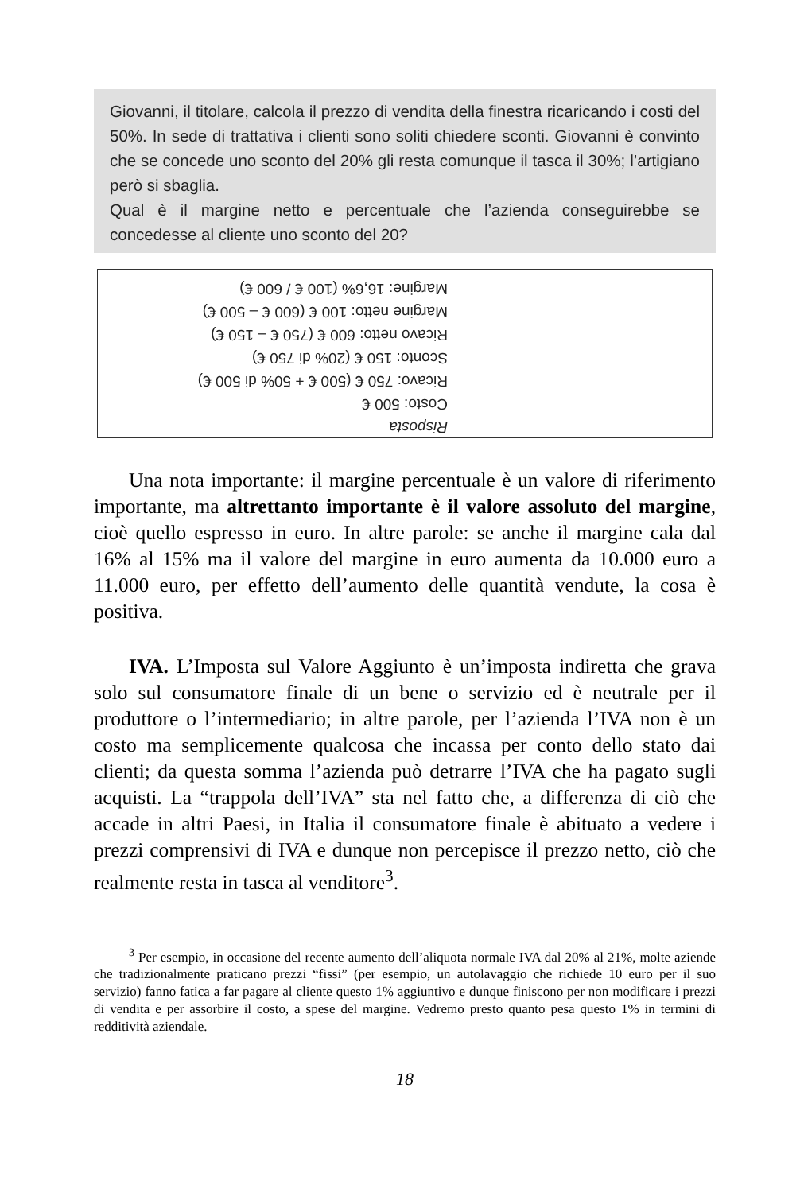Giovanni, il titolare, calcola il prezzo di vendita della finestra ricaricando i costi del 50%. In sede di trattativa i clienti sono soliti chiedere sconti. Giovanni è convinto che se concede uno sconto del 20% gli resta comunque il tasca il 30%; l’artigiano però si sbaglia.
Qual è il margine netto e percentuale che l’azienda conseguirebbe se concedesse al cliente uno sconto del 20?
Risposta
Costo: 500 €
Ricavo: 750 € (500 € + 50% di 500 €)
Sconto: 150 € (20% di 750 €)
Ricavo netto: 600 € (750 € – 150 €)
Margine netto: 100 € (600 € – 500 €)
Margine: 16,6% (100 € / 600 €)
Una nota importante: il margine percentuale è un valore di riferimento importante, ma altrettanto importante è il valore assoluto del margine, cioè quello espresso in euro. In altre parole: se anche il margine cala dal 16% al 15% ma il valore del margine in euro aumenta da 10.000 euro a 11.000 euro, per effetto dell’aumento delle quantità vendute, la cosa è positiva.
IVA. L’Imposta sul Valore Aggiunto è un’imposta indiretta che grava solo sul consumatore finale di un bene o servizio ed è neutrale per il produttore o l’intermediario; in altre parole, per l’azienda l’IVA non è un costo ma semplicemente qualcosa che incassa per conto dello stato dai clienti; da questa somma l’azienda può detrarre l’IVA che ha pagato sugli acquisti. La “trappola dell’IVA” sta nel fatto che, a differenza di ciò che accade in altri Paesi, in Italia il consumatore finale è abituato a vedere i prezzi comprensivi di IVA e dunque non percepisce il prezzo netto, ciò che realmente resta in tasca al venditore<sup>3</sup>.
<sup>3</sup> Per esempio, in occasione del recente aumento dell’aliquota normale IVA dal 20% al 21%, molte aziende che tradizionalmente praticano prezzi “fissi” (per esempio, un autolavaggio che richiede 10 euro per il suo servizio) fanno fatica a far pagare al cliente questo 1% aggiuntivo e dunque finiscono per non modificare i prezzi di vendita e per assorbire il costo, a spese del margine. Vedremo presto quanto pesa questo 1% in termini di redditività aziendale.
18